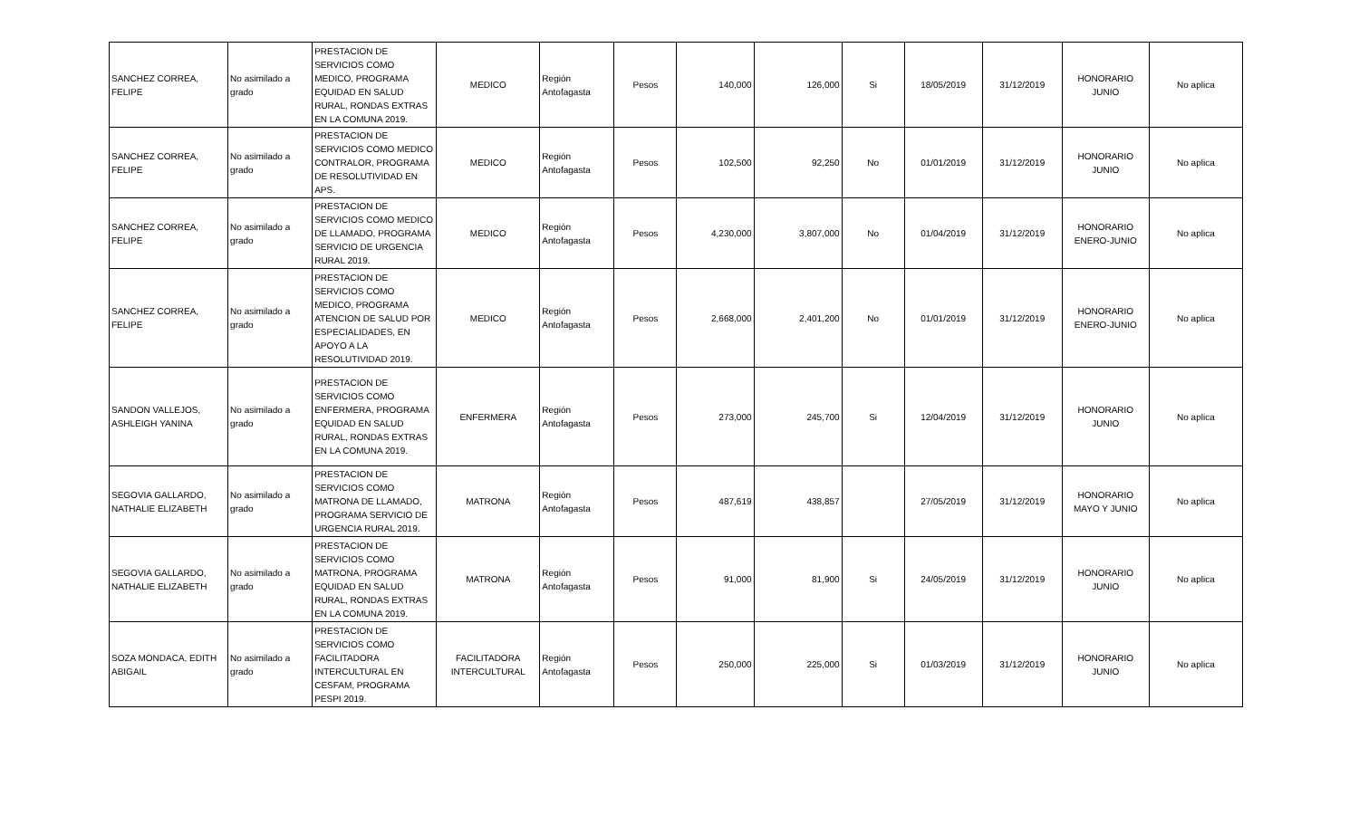| SANCHEZ CORREA, FELIPE | No asimilado a grado | PRESTACION DE SERVICIOS COMO MEDICO, PROGRAMA EQUIDAD EN SALUD RURAL, RONDAS EXTRAS EN LA COMUNA 2019. | MEDICO | Región Antofagasta | Pesos | 140,000 | 126,000 | Si | 18/05/2019 | 31/12/2019 | HONORARIO JUNIO | No aplica |
| SANCHEZ CORREA, FELIPE | No asimilado a grado | PRESTACION DE SERVICIOS COMO MEDICO CONTRALOR, PROGRAMA DE RESOLUTIVIDAD EN APS. | MEDICO | Región Antofagasta | Pesos | 102,500 | 92,250 | No | 01/01/2019 | 31/12/2019 | HONORARIO JUNIO | No aplica |
| SANCHEZ CORREA, FELIPE | No asimilado a grado | PRESTACION DE SERVICIOS COMO MEDICO DE LLAMADO, PROGRAMA SERVICIO DE URGENCIA RURAL 2019. | MEDICO | Región Antofagasta | Pesos | 4,230,000 | 3,807,000 | No | 01/04/2019 | 31/12/2019 | HONORARIO ENERO-JUNIO | No aplica |
| SANCHEZ CORREA, FELIPE | No asimilado a grado | PRESTACION DE SERVICIOS COMO MEDICO, PROGRAMA ATENCION DE SALUD POR ESPECIALIDADES, EN APOYO A LA RESOLUTIVIDAD 2019. | MEDICO | Región Antofagasta | Pesos | 2,668,000 | 2,401,200 | No | 01/01/2019 | 31/12/2019 | HONORARIO ENERO-JUNIO | No aplica |
| SANDON VALLEJOS, ASHLEIGH YANINA | No asimilado a grado | PRESTACION DE SERVICIOS COMO ENFERMERA, PROGRAMA EQUIDAD EN SALUD RURAL, RONDAS EXTRAS EN LA COMUNA 2019. | ENFERMERA | Región Antofagasta | Pesos | 273,000 | 245,700 | Si | 12/04/2019 | 31/12/2019 | HONORARIO JUNIO | No aplica |
| SEGOVIA GALLARDO, NATHALIE ELIZABETH | No asimilado a grado | PRESTACION DE SERVICIOS COMO MATRONA DE LLAMADO, PROGRAMA SERVICIO DE URGENCIA RURAL 2019. | MATRONA | Región Antofagasta | Pesos | 487,619 | 438,857 | | 27/05/2019 | 31/12/2019 | HONORARIO MAYO Y JUNIO | No aplica |
| SEGOVIA GALLARDO, NATHALIE ELIZABETH | No asimilado a grado | PRESTACION DE SERVICIOS COMO MATRONA, PROGRAMA EQUIDAD EN SALUD RURAL, RONDAS EXTRAS EN LA COMUNA 2019. | MATRONA | Región Antofagasta | Pesos | 91,000 | 81,900 | Si | 24/05/2019 | 31/12/2019 | HONORARIO JUNIO | No aplica |
| SOZA MONDACA, EDITH ABIGAIL | No asimilado a grado | PRESTACION DE SERVICIOS COMO FACILITADORA INTERCULTURAL EN CESFAM, PROGRAMA PESPI 2019. | FACILITADORA INTERCULTURAL | Región Antofagasta | Pesos | 250,000 | 225,000 | Si | 01/03/2019 | 31/12/2019 | HONORARIO JUNIO | No aplica |